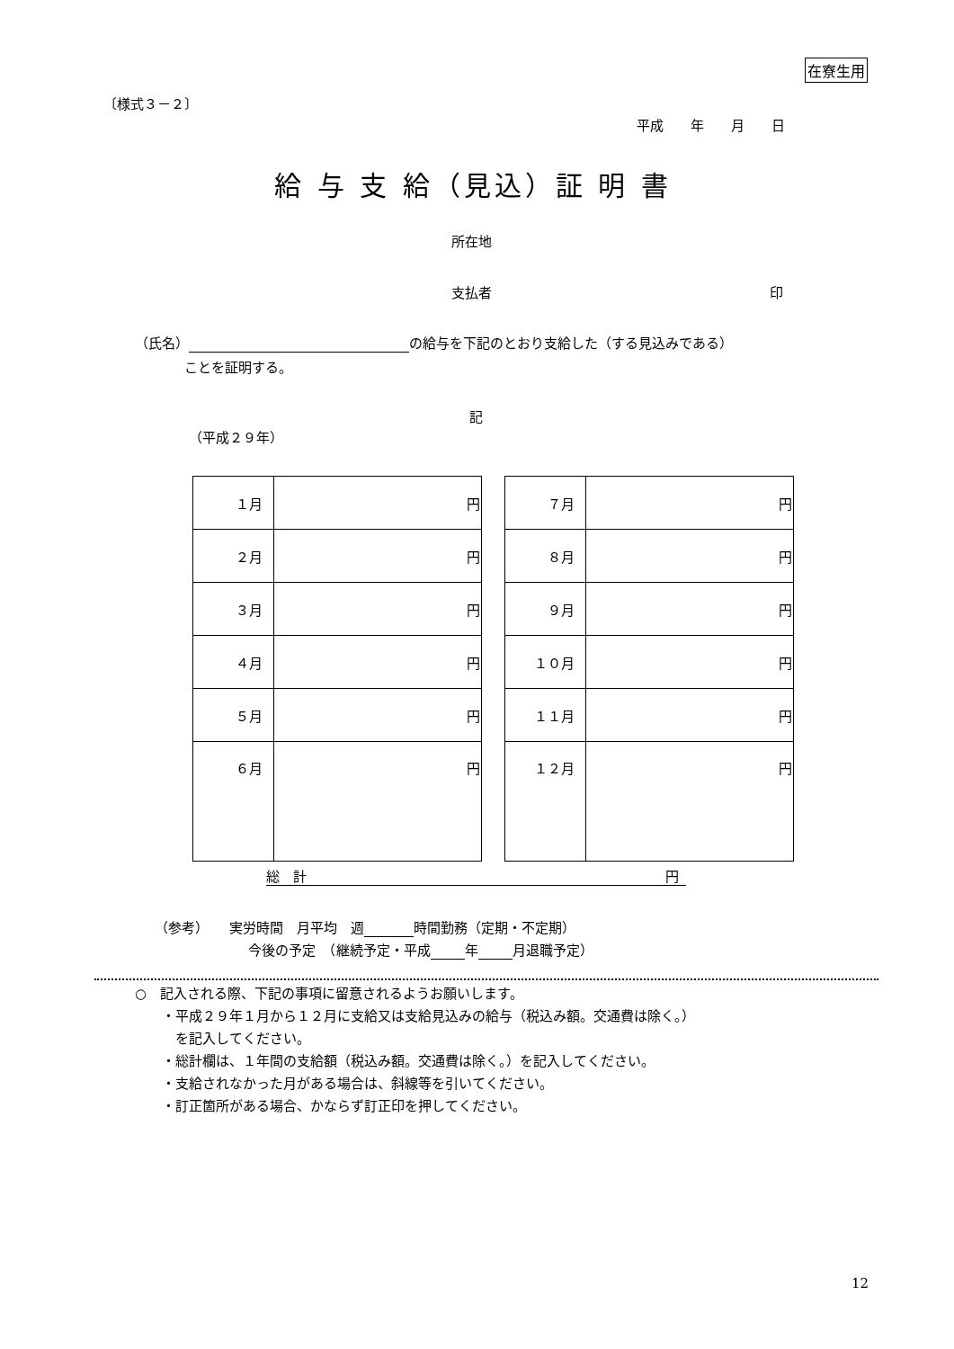在寮生用
〔様式３－２〕
平成　　年　　月　　日
給 与 支 給（見込）証 明 書
所在地
支払者 印
（氏名） の給与を下記のとおり支給した（する見込みである）
ことを証明する。
記
（平成２９年）
| １月 | 円 |
| ２月 | 円 |
| ３月 | 円 |
| ４月 | 円 |
| ５月 | 円 |
| ６月 | 円 |
| ７月 | 円 |
| ８月 | 円 |
| ９月 | 円 |
| １０月 | 円 |
| １１月 | 円 |
| １２月 | 円 |
総　計 円
（参考）　　実労時間　月平均　週 時間勤務（定期・不定期）
今後の予定　（継続予定・平成 年 月退職予定）
○　記入される際、下記の事項に留意されるようお願いします。
　　・平成２９年１月から１２月に支給又は支給見込みの給与（税込み額。交通費は除く。）
　　　を記入してください。
　　・総計欄は、１年間の支給額（税込み額。交通費は除く。）を記入してください。
　　・支給されなかった月がある場合は、斜線等を引いてください。
　　・訂正箇所がある場合、かならず訂正印を押してください。
12